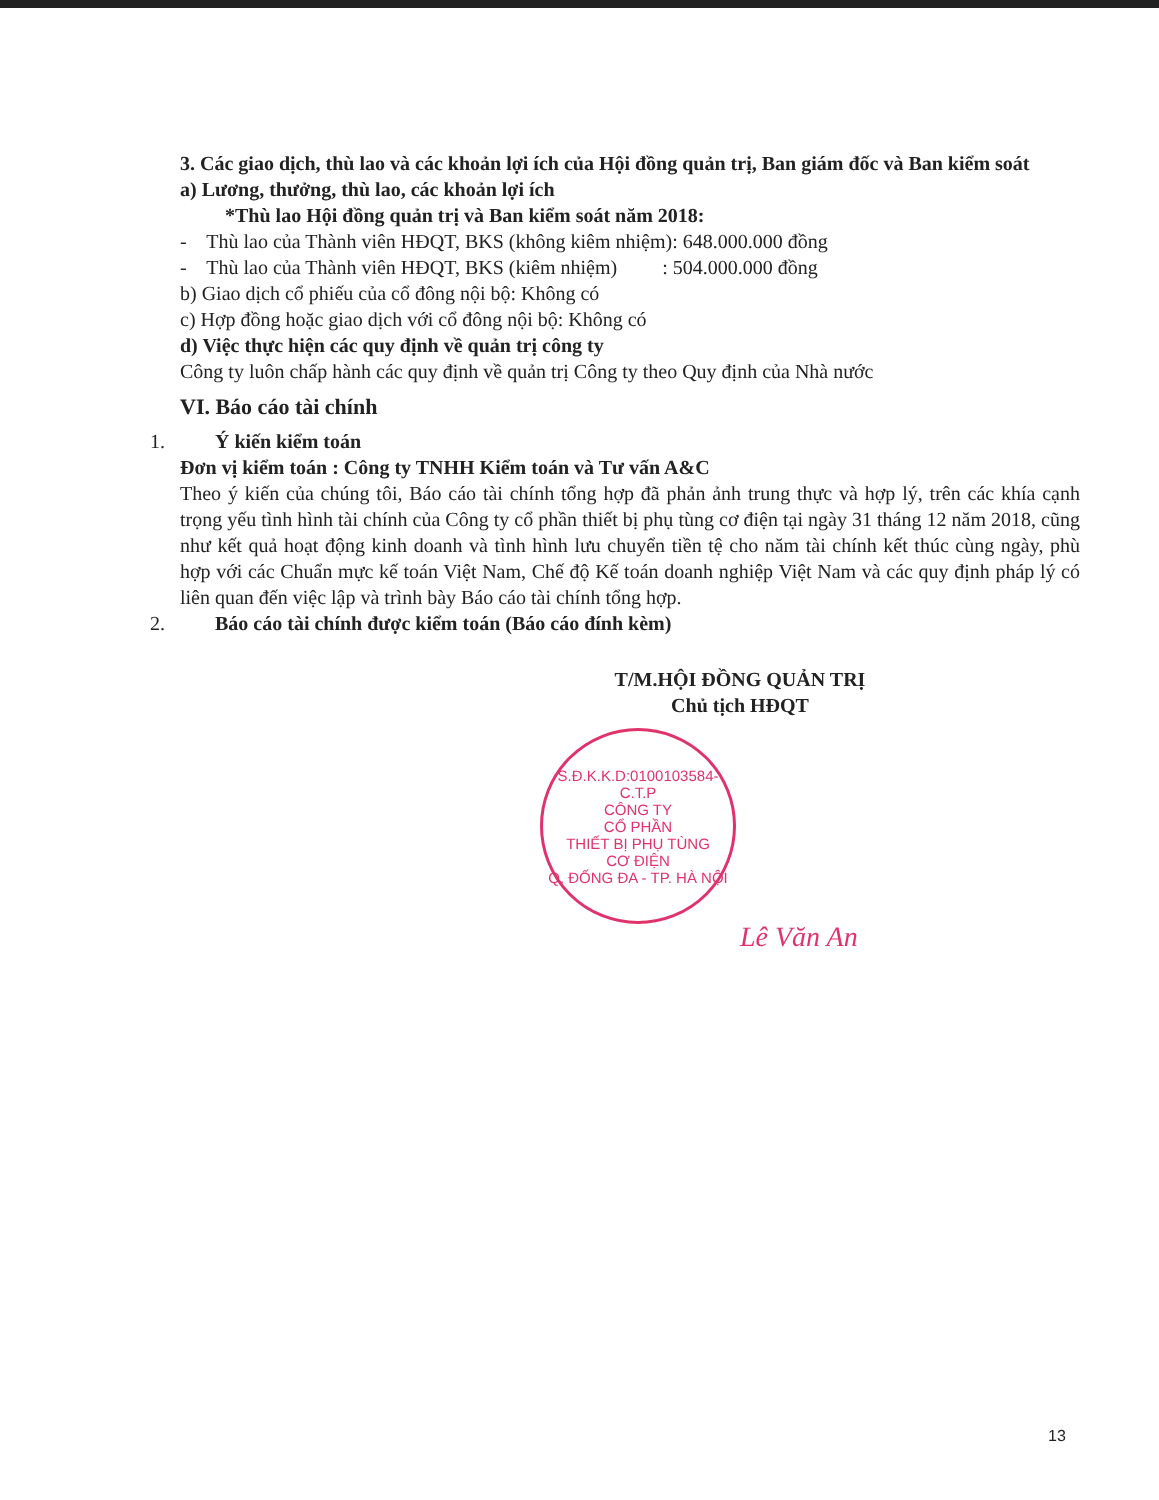3. Các giao dịch, thù lao và các khoản lợi ích của Hội đồng quản trị, Ban giám đốc và Ban kiểm soát
a) Lương, thưởng, thù lao, các khoản lợi ích
*Thù lao Hội đồng quản trị và Ban kiểm soát năm 2018:
- Thù lao của Thành viên HĐQT, BKS (không kiêm nhiệm): 648.000.000 đồng
- Thù lao của Thành viên HĐQT, BKS (kiêm nhiệm) : 504.000.000 đồng
b) Giao dịch cổ phiếu của cổ đông nội bộ: Không có
c) Hợp đồng hoặc giao dịch với cổ đông nội bộ: Không có
d) Việc thực hiện các quy định về quản trị công ty
Công ty luôn chấp hành các quy định về quản trị Công ty theo Quy định của Nhà nước
VI. Báo cáo tài chính
1. Ý kiến kiểm toán
Đơn vị kiểm toán : Công ty TNHH Kiểm toán và Tư vấn A&C
Theo ý kiến của chúng tôi, Báo cáo tài chính tổng hợp đã phản ảnh trung thực và hợp lý, trên các khía cạnh trọng yếu tình hình tài chính của Công ty cổ phần thiết bị phụ tùng cơ điện tại ngày 31 tháng 12 năm 2018, cũng như kết quả hoạt động kinh doanh và tình hình lưu chuyển tiền tệ cho năm tài chính kết thúc cùng ngày, phù hợp với các Chuẩn mực kế toán Việt Nam, Chế độ Kế toán doanh nghiệp Việt Nam và các quy định pháp lý có liên quan đến việc lập và trình bày Báo cáo tài chính tổng hợp.
2. Báo cáo tài chính được kiểm toán (Báo cáo đính kèm)
T/M.HỘI ĐỒNG QUẢN TRỊ
Chủ tịch HĐQT
S.Đ.K.K.D:0100103584-C.T.P
CÔNG TY
CỔ PHẦN
THIẾT BỊ PHỤ TÙNG
CƠ ĐIỆN
Q. ĐỐNG ĐA - TP. HÀ NỘI
Lê Văn An
13